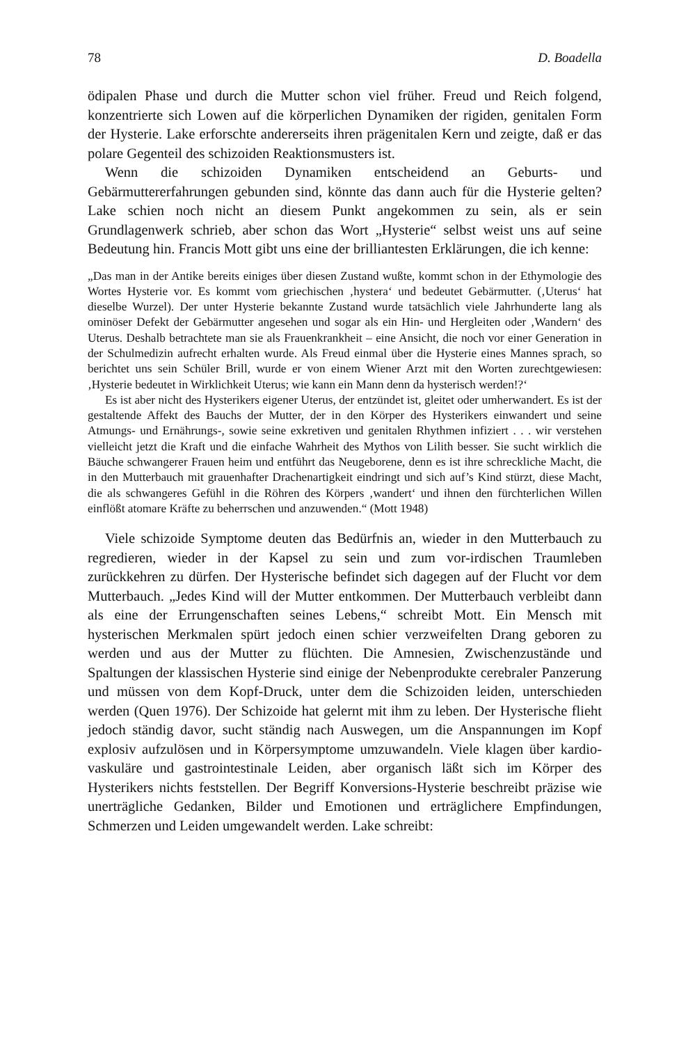78 D. Boadella
ödipalen Phase und durch die Mutter schon viel früher. Freud und Reich folgend, konzentrierte sich Lowen auf die körperlichen Dynamiken der rigiden, genitalen Form der Hysterie. Lake erforschte andererseits ihren prägenitalen Kern und zeigte, daß er das polare Gegenteil des schizoiden Reaktionsmusters ist.
Wenn die schizoiden Dynamiken entscheidend an Geburts- und Gebärmuttererfahrungen gebunden sind, könnte das dann auch für die Hysterie gelten? Lake schien noch nicht an diesem Punkt angekommen zu sein, als er sein Grundlagenwerk schrieb, aber schon das Wort „Hysterie“ selbst weist uns auf seine Bedeutung hin. Francis Mott gibt uns eine der brilliantesten Erklärungen, die ich kenne:
„Das man in der Antike bereits einiges über diesen Zustand wußte, kommt schon in der Ethymologie des Wortes Hysterie vor. Es kommt vom griechischen ‚hystera‘ und bedeutet Gebärmutter. (‚Uterus‘ hat dieselbe Wurzel). Der unter Hysterie bekannte Zustand wurde tatsächlich viele Jahrhunderte lang als ominöser Defekt der Gebärmutter angesehen und sogar als ein Hin- und Hergleiten oder ‚Wandern‘ des Uterus. Deshalb betrachtete man sie als Frauenkrankheit – eine Ansicht, die noch vor einer Generation in der Schulmedizin aufrecht erhalten wurde. Als Freud einmal über die Hysterie eines Mannes sprach, so berichtet uns sein Schüler Brill, wurde er von einem Wiener Arzt mit den Worten zurechtgewiesen: ‚Hysterie bedeutet in Wirklichkeit Uterus; wie kann ein Mann denn da hysterisch werden!?‘
Es ist aber nicht des Hysterikers eigener Uterus, der entzündet ist, gleitet oder umherwandert. Es ist der gestaltende Affekt des Bauchs der Mutter, der in den Körper des Hysterikers einwandert und seine Atmungs- und Ernährungs-, sowie seine exkretiven und genitalen Rhythmen infiziert . . . wir verstehen vielleicht jetzt die Kraft und die einfache Wahrheit des Mythos von Lilith besser. Sie sucht wirklich die Bäuche schwangerer Frauen heim und entführt das Neugeborene, denn es ist ihre schreckliche Macht, die in den Mutterbauch mit grauenhafter Drachenartigkeit eindringt und sich auf’s Kind stürzt, diese Macht, die als schwangeres Gefühl in die Röhren des Körpers ‚wandert‘ und ihnen den fürchterlichen Willen einflößt atomare Kräfte zu beherrschen und anzuwenden.“ (Mott 1948)
Viele schizoide Symptome deuten das Bedürfnis an, wieder in den Mutterbauch zu regredieren, wieder in der Kapsel zu sein und zum vor-irdischen Traumleben zurückkehren zu dürfen. Der Hysterische befindet sich dagegen auf der Flucht vor dem Mutterbauch. „Jedes Kind will der Mutter entkommen. Der Mutterbauch verbleibt dann als eine der Errungenschaften seines Lebens,“ schreibt Mott. Ein Mensch mit hysterischen Merkmalen spürt jedoch einen schier verzweifelten Drang geboren zu werden und aus der Mutter zu flüchten. Die Amnesien, Zwischenzustände und Spaltungen der klassischen Hysterie sind einige der Nebenprodukte cerebraler Panzerung und müssen von dem Kopf-Druck, unter dem die Schizoiden leiden, unterschieden werden (Quen 1976). Der Schizoide hat gelernt mit ihm zu leben. Der Hysterische flieht jedoch ständig davor, sucht ständig nach Auswegen, um die Anspannungen im Kopf explosiv aufzulösen und in Körpersymptome umzuwandeln. Viele klagen über kardio-vaskuläre und gastrointestinale Leiden, aber organisch läßt sich im Körper des Hysterikers nichts feststellen. Der Begriff Konversions-Hysterie beschreibt präzise wie unerträgliche Gedanken, Bilder und Emotionen und erträglichere Empfindungen, Schmerzen und Leiden umgewandelt werden. Lake schreibt: